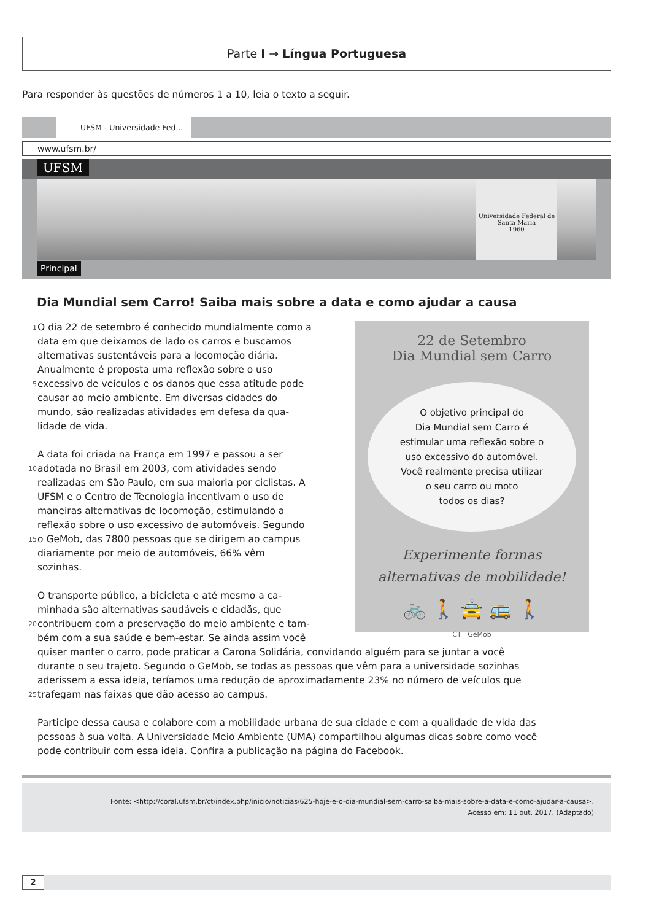Parte I → Língua Portuguesa
Para responder às questões de números 1 a 10, leia o texto a seguir.
UFSM - Universidade Fed...
www.ufsm.br/
UFSM
Universidade Federal de Santa Maria
1960
Principal
Dia Mundial sem Carro! Saiba mais sobre a data e como ajudar a causa
1 O dia 22 de setembro é conhecido mundialmente como a
data em que deixamos de lado os carros e buscamos
alternativas sustentáveis para a locomoção diária.
Anualmente é proposta uma reflexão sobre o uso
5 excessivo de veículos e os danos que essa atitude pode
causar ao meio ambiente. Em diversas cidades do
mundo, são realizadas atividades em defesa da qua-
lidade de vida.
A data foi criada na França em 1997 e passou a ser
10 adotada no Brasil em 2003, com atividades sendo
realizadas em São Paulo, em sua maioria por ciclistas. A
UFSM e o Centro de Tecnologia incentivam o uso de
maneiras alternativas de locomoção, estimulando a
reflexão sobre o uso excessivo de automóveis. Segundo
15 o GeMob, das 7800 pessoas que se dirigem ao campus
diariamente por meio de automóveis, 66% vêm
sozinhas.
O transporte público, a bicicleta e até mesmo a ca-
minhada são alternativas saudáveis e cidadãs, que
20 contribuem com a preservação do meio ambiente e tam-
bém com a sua saúde e bem-estar. Se ainda assim você
22 de Setembro
Dia Mundial sem Carro
O objetivo principal do
Dia Mundial sem Carro é
estimular uma reflexão sobre o
uso excessivo do automóvel.
Você realmente precisa utilizar
o seu carro ou moto
todos os dias?
Experimente formas
alternativas de mobilidade!
🚲 🚶 🚖 🚌 🚶
CT GeMob
quiser manter o carro, pode praticar a Carona Solidária, convidando alguém para se juntar a você
durante o seu trajeto. Segundo o GeMob, se todas as pessoas que vêm para a universidade sozinhas
aderissem a essa ideia, teríamos uma redução de aproximadamente 23% no número de veículos que
25 trafegam nas faixas que dão acesso ao campus.
Participe dessa causa e colabore com a mobilidade urbana de sua cidade e com a qualidade de vida das
pessoas à sua volta. A Universidade Meio Ambiente (UMA) compartilhou algumas dicas sobre como você
pode contribuir com essa ideia. Confira a publicação na página do Facebook.
Fonte: <http://coral.ufsm.br/ct/index.php/inicio/noticias/625-hoje-e-o-dia-mundial-sem-carro-saiba-mais-sobre-a-data-e-como-ajudar-a-causa>.
Acesso em: 11 out. 2017. (Adaptado)
2